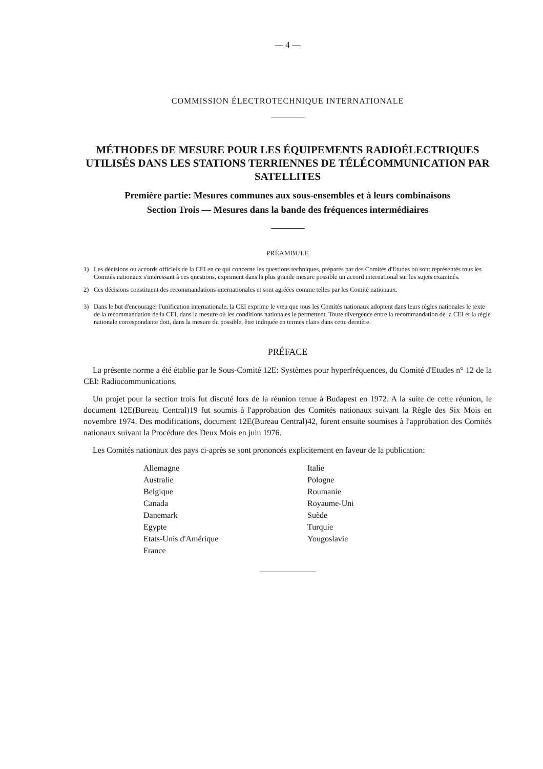— 4 —
COMMISSION ÉLECTROTECHNIQUE INTERNATIONALE
MÉTHODES DE MESURE POUR LES ÉQUIPEMENTS RADIOÉLECTRIQUES UTILISÉS DANS LES STATIONS TERRIENNES DE TÉLÉCOMMUNICATION PAR SATELLITES
Première partie: Mesures communes aux sous-ensembles et à leurs combinaisons
Section Trois — Mesures dans la bande des fréquences intermédiaires
PRÉAMBULE
1) Les décisions ou accords officiels de la CEI en ce qui concerne les questions techniques, préparés par des Comités d'Etudes où sont représentés tous les Comités nationaux s'intéressant à ces questions, expriment dans la plus grande mesure possible un accord international sur les sujets examinés.
2) Ces décisions constituent des recommandations internationales et sont agréées comme telles par les Comité nationaux.
3) Dans le but d'encourager l'unification internationale, la CEI exprime le vœu que tous les Comités nationaux adoptent dans leurs règles nationales le texte de la recommandation de la CEI, dans la mesure où les conditions nationales le permettent. Toute divergence entre la recommandation de la CEI et la règle nationale correspondante doit, dans la mesure du possible, être indiquée en termes clairs dans cette dernière.
PRÉFACE
La présente norme a été établie par le Sous-Comité 12E: Systèmes pour hyperfréquences, du Comité d'Etudes n° 12 de la CEI: Radiocommunications.
Un projet pour la section trois fut discuté lors de la réunion tenue à Budapest en 1972. A la suite de cette réunion, le document 12E(Bureau Central)19 fut soumis à l'approbation des Comités nationaux suivant la Règle des Six Mois en novembre 1974. Des modifications, document 12E(Bureau Central)42, furent ensuite soumises à l'approbation des Comités nationaux suivant la Procédure des Deux Mois en juin 1976.
Les Comités nationaux des pays ci-après se sont prononcés explicitement en faveur de la publication:
Allemagne
Australie
Belgique
Canada
Danemark
Egypte
Etats-Unis d'Amérique
France
Italie
Pologne
Roumanie
Royaume-Uni
Suède
Turquie
Yougoslavie